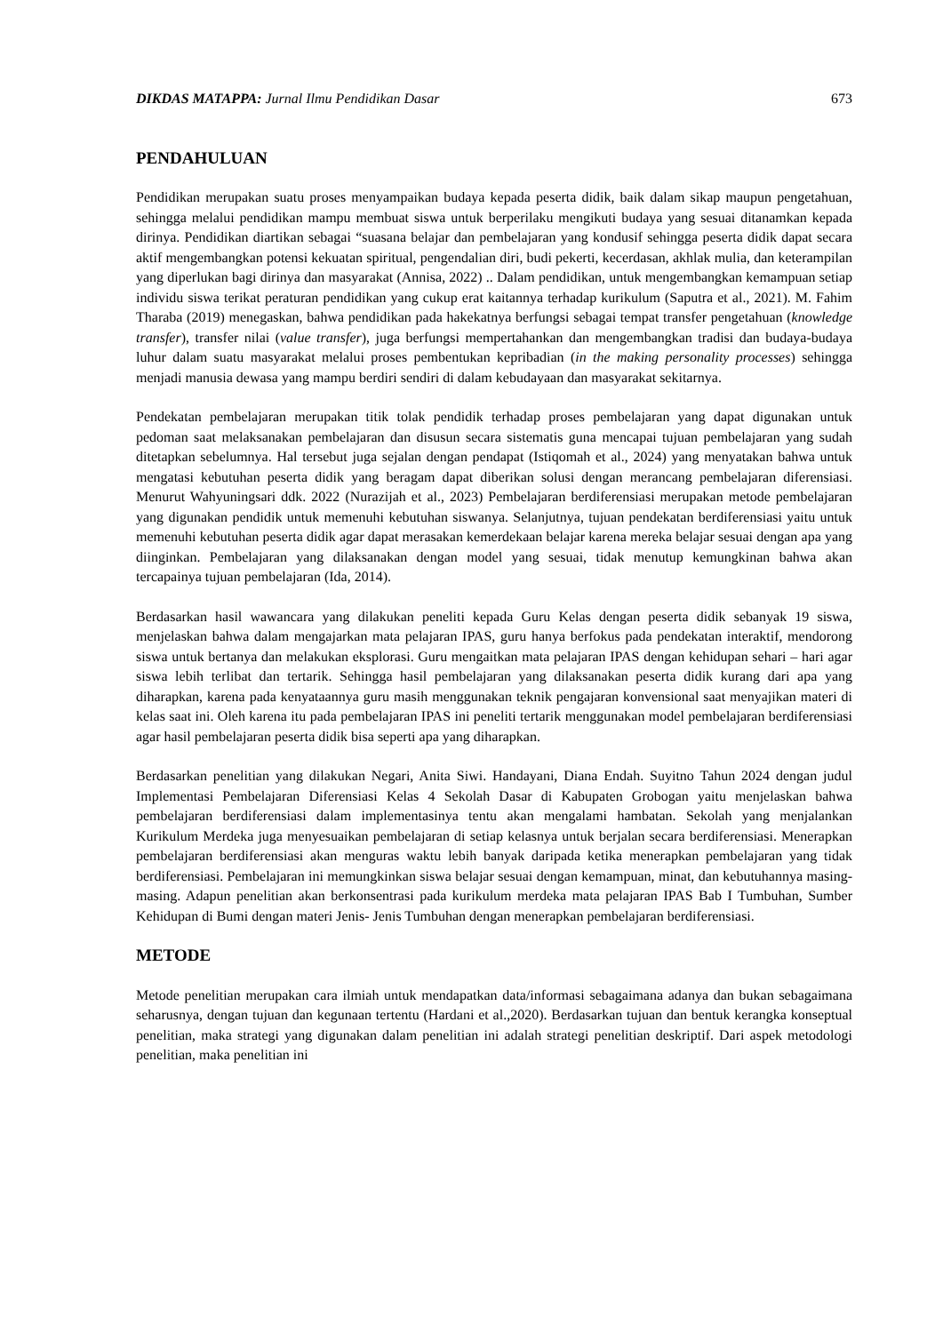DIKDAS MATAPPA: Jurnal Ilmu Pendidikan Dasar 673
PENDAHULUAN
Pendidikan merupakan suatu proses menyampaikan budaya kepada peserta didik, baik dalam sikap maupun pengetahuan, sehingga melalui pendidikan mampu membuat siswa untuk berperilaku mengikuti budaya yang sesuai ditanamkan kepada dirinya. Pendidikan diartikan sebagai “suasana belajar dan pembelajaran yang kondusif sehingga peserta didik dapat secara aktif mengembangkan potensi kekuatan spiritual, pengendalian diri, budi pekerti, kecerdasan, akhlak mulia, dan keterampilan yang diperlukan bagi dirinya dan masyarakat (Annisa, 2022) .. Dalam pendidikan, untuk mengembangkan kemampuan setiap individu siswa terikat peraturan pendidikan yang cukup erat kaitannya terhadap kurikulum (Saputra et al., 2021). M. Fahim Tharaba (2019) menegaskan, bahwa pendidikan pada hakekatnya berfungsi sebagai tempat transfer pengetahuan (knowledge transfer), transfer nilai (value transfer), juga berfungsi mempertahankan dan mengembangkan tradisi dan budaya-budaya luhur dalam suatu masyarakat melalui proses pembentukan kepribadian (in the making personality processes) sehingga menjadi manusia dewasa yang mampu berdiri sendiri di dalam kebudayaan dan masyarakat sekitarnya.
Pendekatan pembelajaran merupakan titik tolak pendidik terhadap proses pembelajaran yang dapat digunakan untuk pedoman saat melaksanakan pembelajaran dan disusun secara sistematis guna mencapai tujuan pembelajaran yang sudah ditetapkan sebelumnya. Hal tersebut juga sejalan dengan pendapat (Istiqomah et al., 2024) yang menyatakan bahwa untuk mengatasi kebutuhan peserta didik yang beragam dapat diberikan solusi dengan merancang pembelajaran diferensiasi. Menurut Wahyuningsari ddk. 2022 (Nurazijah et al., 2023) Pembelajaran berdiferensiasi merupakan metode pembelajaran yang digunakan pendidik untuk memenuhi kebutuhan siswanya. Selanjutnya, tujuan pendekatan berdiferensiasi yaitu untuk memenuhi kebutuhan peserta didik agar dapat merasakan kemerdekaan belajar karena mereka belajar sesuai dengan apa yang diinginkan. Pembelajaran yang dilaksanakan dengan model yang sesuai, tidak menutup kemungkinan bahwa akan tercapainya tujuan pembelajaran (Ida, 2014).
Berdasarkan hasil wawancara yang dilakukan peneliti kepada Guru Kelas dengan peserta didik sebanyak 19 siswa, menjelaskan bahwa dalam mengajarkan mata pelajaran IPAS, guru hanya berfokus pada pendekatan interaktif, mendorong siswa untuk bertanya dan melakukan eksplorasi. Guru mengaitkan mata pelajaran IPAS dengan kehidupan sehari – hari agar siswa lebih terlibat dan tertarik. Sehingga hasil pembelajaran yang dilaksanakan peserta didik kurang dari apa yang diharapkan, karena pada kenyataannya guru masih menggunakan teknik pengajaran konvensional saat menyajikan materi di kelas saat ini. Oleh karena itu pada pembelajaran IPAS ini peneliti tertarik menggunakan model pembelajaran berdiferensiasi agar hasil pembelajaran peserta didik bisa seperti apa yang diharapkan.
Berdasarkan penelitian yang dilakukan Negari, Anita Siwi. Handayani, Diana Endah. Suyitno Tahun 2024 dengan judul Implementasi Pembelajaran Diferensiasi Kelas 4 Sekolah Dasar di Kabupaten Grobogan yaitu menjelaskan bahwa pembelajaran berdiferensiasi dalam implementasinya tentu akan mengalami hambatan. Sekolah yang menjalankan Kurikulum Merdeka juga menyesuaikan pembelajaran di setiap kelasnya untuk berjalan secara berdiferensiasi. Menerapkan pembelajaran berdiferensiasi akan menguras waktu lebih banyak daripada ketika menerapkan pembelajaran yang tidak berdiferensiasi. Pembelajaran ini memungkinkan siswa belajar sesuai dengan kemampuan, minat, dan kebutuhannya masing-masing. Adapun penelitian akan berkonsentrasi pada kurikulum merdeka mata pelajaran IPAS Bab I Tumbuhan, Sumber Kehidupan di Bumi dengan materi Jenis- Jenis Tumbuhan dengan menerapkan pembelajaran berdiferensiasi.
METODE
Metode penelitian merupakan cara ilmiah untuk mendapatkan data/informasi sebagaimana adanya dan bukan sebagaimana seharusnya, dengan tujuan dan kegunaan tertentu (Hardani et al.,2020). Berdasarkan tujuan dan bentuk kerangka konseptual penelitian, maka strategi yang digunakan dalam penelitian ini adalah strategi penelitian deskriptif. Dari aspek metodologi penelitian, maka penelitian ini